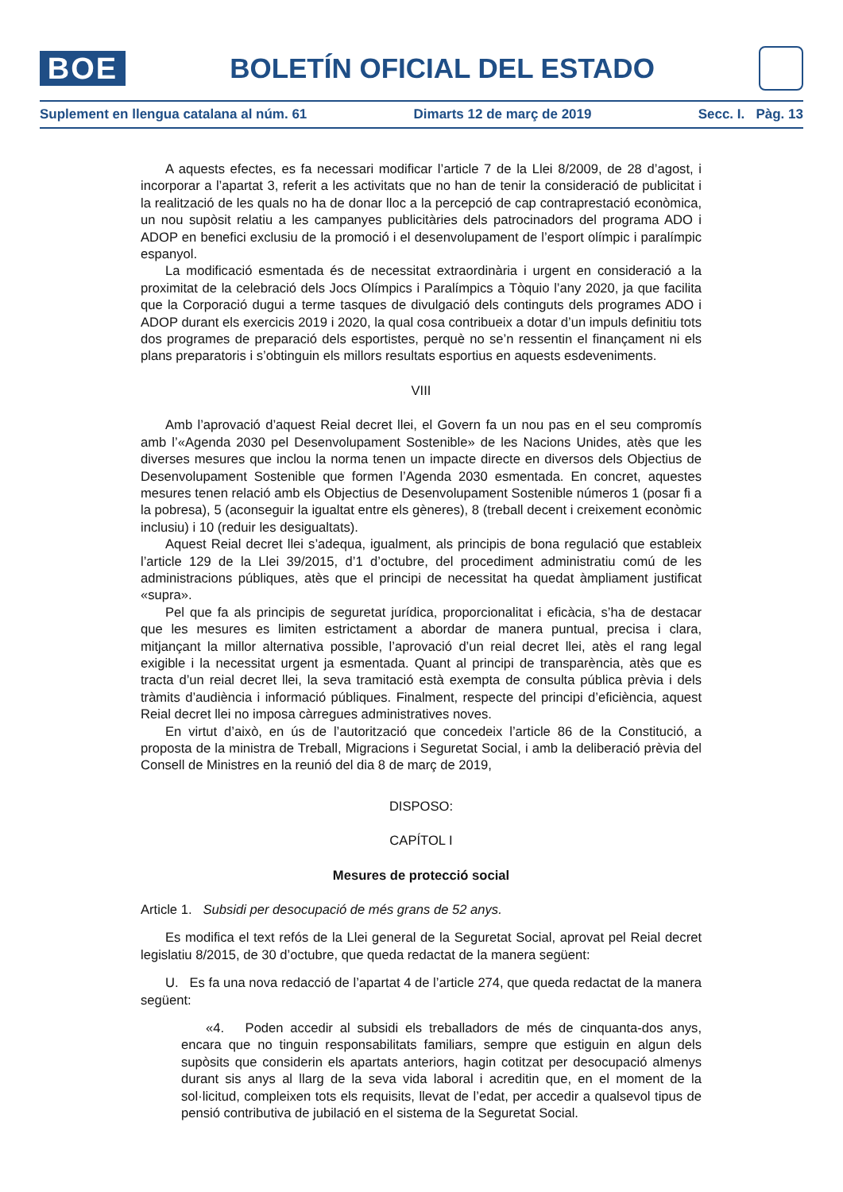BOE
BOLETÍN OFICIAL DEL ESTADO
Suplement en llengua catalana al núm. 61 Dimarts 12 de març de 2019 Secc. I. Pàg. 13
A aquests efectes, es fa necessari modificar l’article 7 de la Llei 8/2009, de 28 d’agost, i incorporar a l’apartat 3, referit a les activitats que no han de tenir la consideració de publicitat i la realització de les quals no ha de donar lloc a la percepció de cap contraprestació econòmica, un nou supòsit relatiu a les campanyes publicitàries dels patrocinadors del programa ADO i ADOP en benefici exclusiu de la promoció i el desenvolupament de l’esport olímpic i paralímpic espanyol.
La modificació esmentada és de necessitat extraordinària i urgent en consideració a la proximitat de la celebració dels Jocs Olímpics i Paralímpics a Tòquio l’any 2020, ja que facilita que la Corporació dugui a terme tasques de divulgació dels continguts dels programes ADO i ADOP durant els exercicis 2019 i 2020, la qual cosa contribueix a dotar d’un impuls definitiu tots dos programes de preparació dels esportistes, perquè no se’n ressentin el finançament ni els plans preparatoris i s’obtinguin els millors resultats esportius en aquests esdeveniments.
VIII
Amb l’aprovació d’aquest Reial decret llei, el Govern fa un nou pas en el seu compromís amb l’«Agenda 2030 pel Desenvolupament Sostenible» de les Nacions Unides, atès que les diverses mesures que inclou la norma tenen un impacte directe en diversos dels Objectius de Desenvolupament Sostenible que formen l’Agenda 2030 esmentada. En concret, aquestes mesures tenen relació amb els Objectius de Desenvolupament Sostenible números 1 (posar fi a la pobresa), 5 (aconseguir la igualtat entre els gèneres), 8 (treball decent i creixement econòmic inclusiu) i 10 (reduir les desigualtats).
Aquest Reial decret llei s’adequa, igualment, als principis de bona regulació que estableix l’article 129 de la Llei 39/2015, d’1 d’octubre, del procediment administratiu comú de les administracions públiques, atès que el principi de necessitat ha quedat àmpliament justificat «supra».
Pel que fa als principis de seguretat jurídica, proporcionalitat i eficàcia, s’ha de destacar que les mesures es limiten estrictament a abordar de manera puntual, precisa i clara, mitjançant la millor alternativa possible, l’aprovació d’un reial decret llei, atès el rang legal exigible i la necessitat urgent ja esmentada. Quant al principi de transparència, atès que es tracta d’un reial decret llei, la seva tramitació està exempta de consulta pública prèvia i dels tràmits d’audiència i informació públiques. Finalment, respecte del principi d’eficiència, aquest Reial decret llei no imposa càrregues administratives noves.
En virtut d’això, en ús de l’autorització que concedeix l’article 86 de la Constitució, a proposta de la ministra de Treball, Migracions i Seguretat Social, i amb la deliberació prèvia del Consell de Ministres en la reunió del dia 8 de març de 2019,
DISPOSO:
CAPÍTOL I
Mesures de protecció social
Article 1. Subsidi per desocupació de més grans de 52 anys.
Es modifica el text refós de la Llei general de la Seguretat Social, aprovat pel Reial decret legislatiu 8/2015, de 30 d’octubre, que queda redactat de la manera següent:
U. Es fa una nova redacció de l’apartat 4 de l’article 274, que queda redactat de la manera següent:
«4. Poden accedir al subsidi els treballadors de més de cinquanta-dos anys, encara que no tinguin responsabilitats familiars, sempre que estiguin en algun dels supòsits que considerin els apartats anteriors, hagin cotitzat per desocupació almenys durant sis anys al llarg de la seva vida laboral i acreditin que, en el moment de la sol·licitud, compleixen tots els requisits, llevat de l’edat, per accedir a qualsevol tipus de pensió contributiva de jubilació en el sistema de la Seguretat Social.